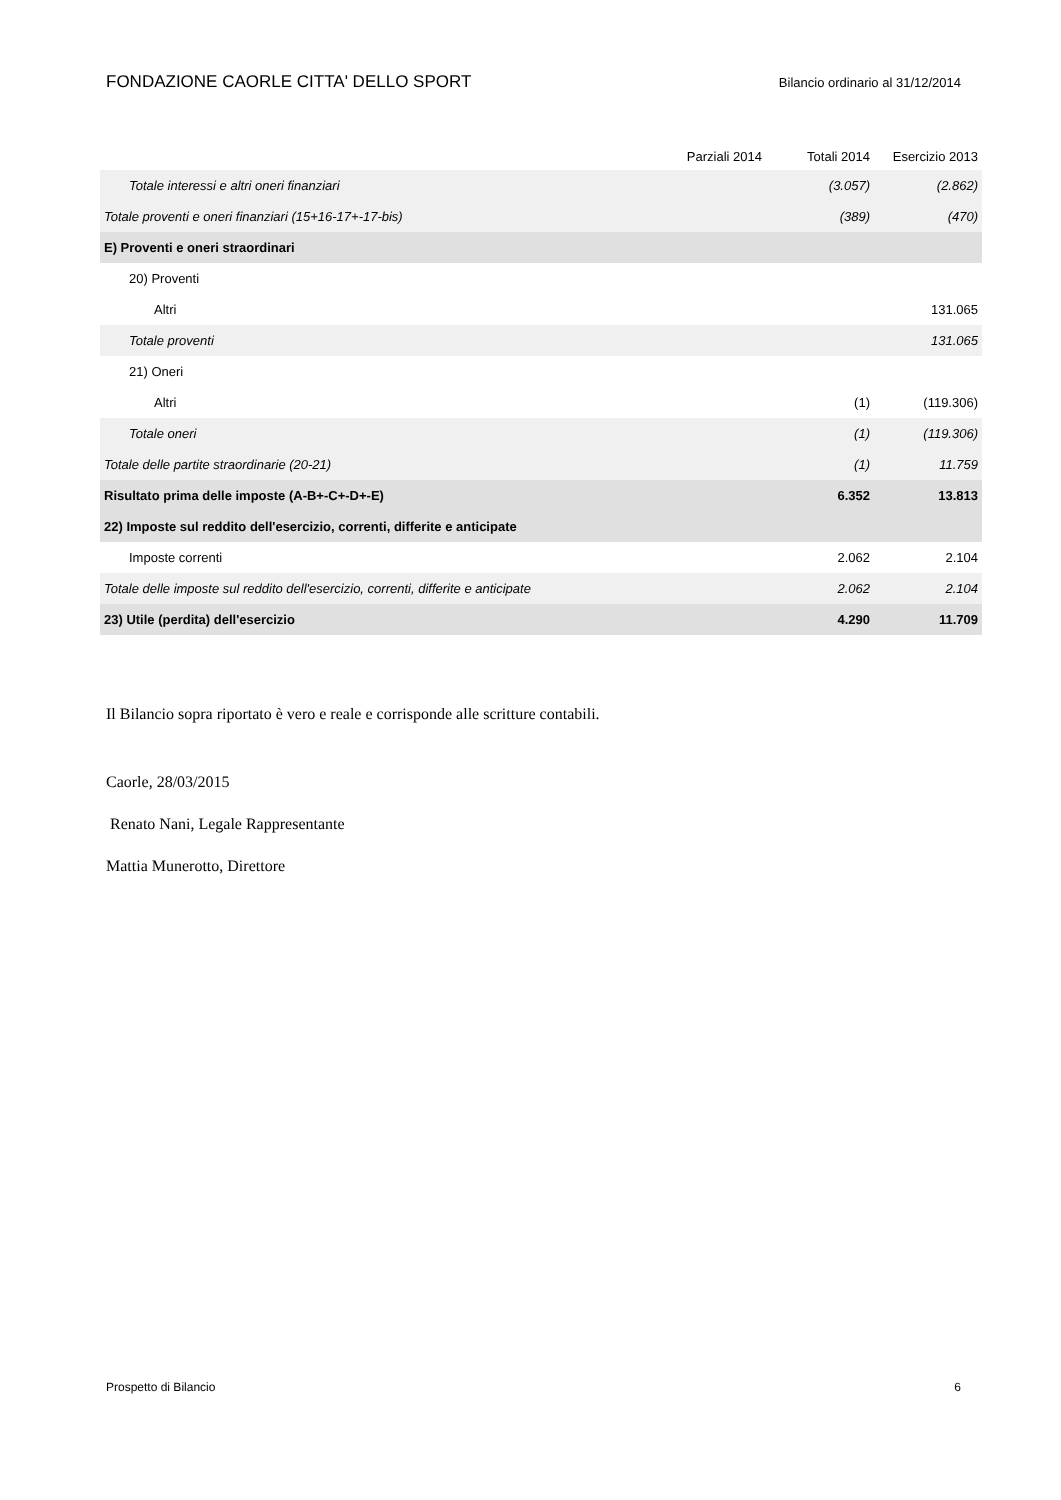FONDAZIONE CAORLE CITTA' DELLO SPORT Bilancio ordinario al 31/12/2014
| | Parziali 2014 | Totali 2014 | Esercizio 2013 |
| --- | --- | --- | --- |
| Totale interessi e altri oneri finanziari | | (3.057) | (2.862) |
| Totale proventi e oneri finanziari (15+16-17+-17-bis) | | (389) | (470) |
| E) Proventi e oneri straordinari | | | |
| 20) Proventi | | | |
| Altri | | | 131.065 |
| Totale proventi | | | 131.065 |
| 21) Oneri | | | |
| Altri | | (1) | (119.306) |
| Totale oneri | | (1) | (119.306) |
| Totale delle partite straordinarie (20-21) | | (1) | 11.759 |
| Risultato prima delle imposte (A-B+-C+-D+-E) | | 6.352 | 13.813 |
| 22) Imposte sul reddito dell'esercizio, correnti, differite e anticipate | | | |
| Imposte correnti | | 2.062 | 2.104 |
| Totale delle imposte sul reddito dell'esercizio, correnti, differite e anticipate | | 2.062 | 2.104 |
| 23) Utile (perdita) dell'esercizio | | 4.290 | 11.709 |
Il Bilancio sopra riportato è vero e reale e corrisponde alle scritture contabili.
Caorle, 28/03/2015
Renato Nani, Legale Rappresentante
Mattia Munerotto, Direttore
Prospetto di Bilancio 6